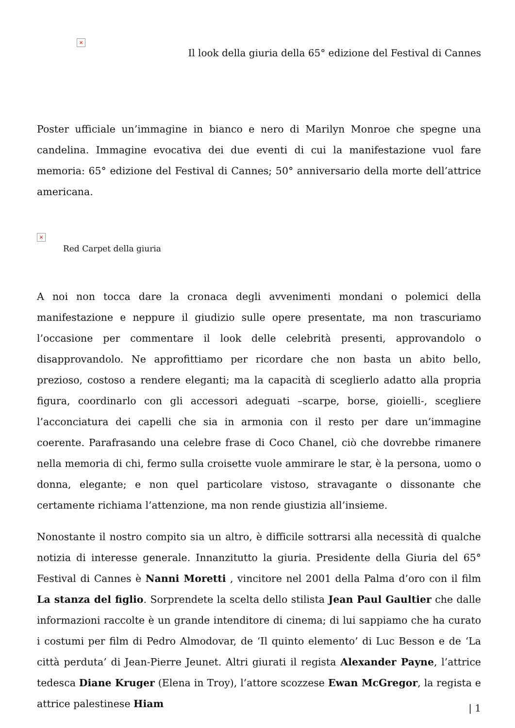×
Il look della giuria della 65° edizione del Festival di Cannes
Poster ufficiale un’immagine in bianco e nero di Marilyn Monroe che spegne una candelina. Immagine evocativa dei due eventi di cui la manifestazione vuol fare memoria: 65° edizione del Festival di Cannes; 50° anniversario della morte dell’attrice americana.
×
Red Carpet della giuria
A noi non tocca dare la cronaca degli avvenimenti mondani o polemici della manifestazione e neppure il giudizio sulle opere presentate, ma non trascuriamo l’occasione per commentare il look delle celebrità presenti, approvandolo o disapprovandolo. Ne approfittiamo per ricordare che non basta un abito bello, prezioso, costoso a rendere eleganti; ma la capacità di sceglierlo adatto alla propria figura, coordinarlo con gli accessori adeguati –scarpe, borse, gioielli-, scegliere l’acconciatura dei capelli che sia in armonia con il resto per dare un’immagine coerente. Parafrasando una celebre frase di Coco Chanel, ciò che dovrebbe rimanere nella memoria di chi, fermo sulla croisette vuole ammirare le star, è la persona, uomo o donna, elegante; e non quel particolare vistoso, stravagante o dissonante che certamente richiama l’attenzione, ma non rende giustizia all’insieme.
Nonostante il nostro compito sia un altro, è difficile sottrarsi alla necessità di qualche notizia di interesse generale. Innanzitutto la giuria. Presidente della Giuria del 65° Festival di Cannes è Nanni Moretti , vincitore nel 2001 della Palma d’oro con il film La stanza del figlio. Sorprendete la scelta dello stilista Jean Paul Gaultier che dalle informazioni raccolte è un grande intenditore di cinema; di lui sappiamo che ha curato i costumi per film di Pedro Almodovar, de ‘Il quinto elemento’ di Luc Besson e de ‘La città perduta’ di Jean-Pierre Jeunet. Altri giurati il regista Alexander Payne, l’attrice tedesca Diane Kruger (Elena in Troy), l’attore scozzese Ewan McGregor, la regista e attrice palestinese Hiam
| 1